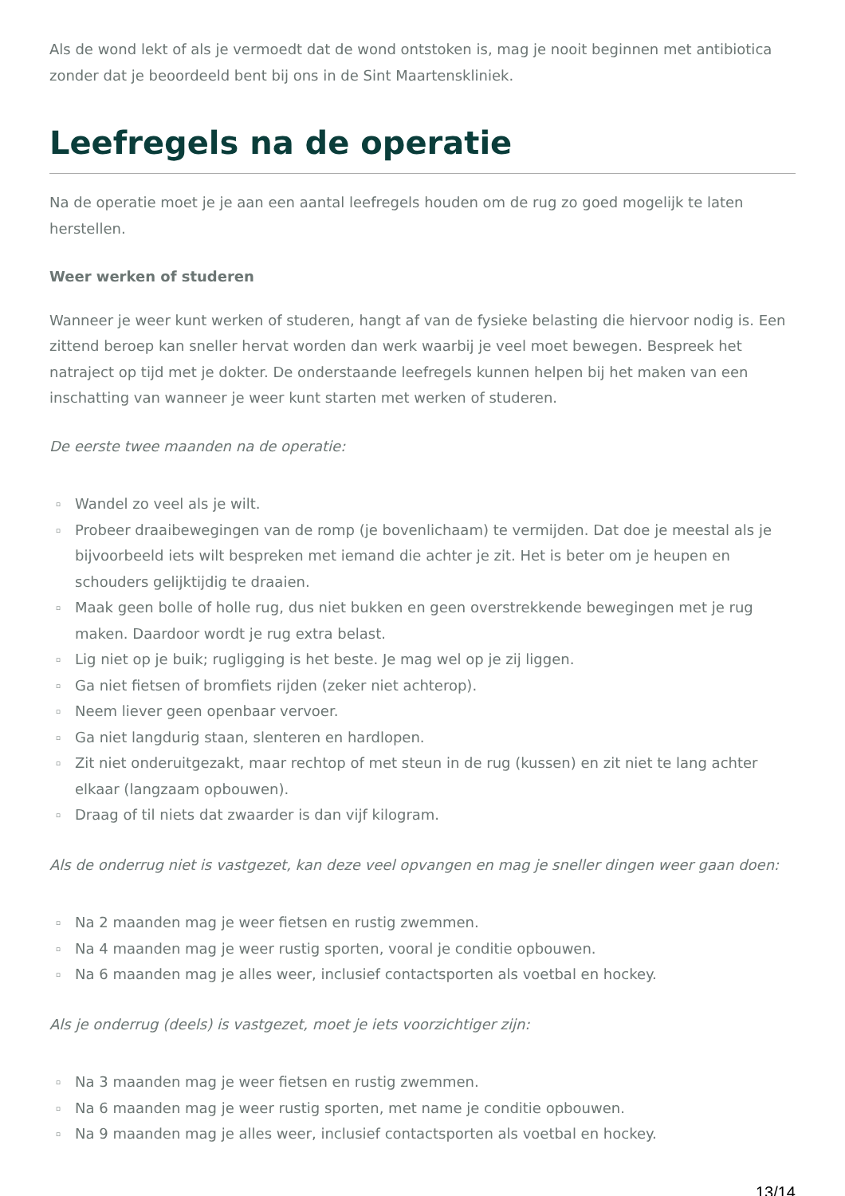Als de wond lekt of als je vermoedt dat de wond ontstoken is, mag je nooit beginnen met antibiotica zonder dat je beoordeeld bent bij ons in de Sint Maartenskliniek.
Leefregels na de operatie
Na de operatie moet je je aan een aantal leefregels houden om de rug zo goed mogelijk te laten herstellen.
Weer werken of studeren
Wanneer je weer kunt werken of studeren, hangt af van de fysieke belasting die hiervoor nodig is. Een zittend beroep kan sneller hervat worden dan werk waarbij je veel moet bewegen. Bespreek het natraject op tijd met je dokter. De onderstaande leefregels kunnen helpen bij het maken van een inschatting van wanneer je weer kunt starten met werken of studeren.
De eerste twee maanden na de operatie:
▫ Wandel zo veel als je wilt.
▫ Probeer draaibewegingen van de romp (je bovenlichaam) te vermijden. Dat doe je meestal als je bijvoorbeeld iets wilt bespreken met iemand die achter je zit. Het is beter om je heupen en schouders gelijktijdig te draaien.
▫ Maak geen bolle of holle rug, dus niet bukken en geen overstrekkende bewegingen met je rug maken. Daardoor wordt je rug extra belast.
▫ Lig niet op je buik; rugligging is het beste. Je mag wel op je zij liggen.
▫ Ga niet fietsen of bromfiets rijden (zeker niet achterop).
▫ Neem liever geen openbaar vervoer.
▫ Ga niet langdurig staan, slenteren en hardlopen.
▫ Zit niet onderuitgezakt, maar rechtop of met steun in de rug (kussen) en zit niet te lang achter elkaar (langzaam opbouwen).
▫ Draag of til niets dat zwaarder is dan vijf kilogram.
Als de onderrug niet is vastgezet, kan deze veel opvangen en mag je sneller dingen weer gaan doen:
▫ Na 2 maanden mag je weer fietsen en rustig zwemmen.
▫ Na 4 maanden mag je weer rustig sporten, vooral je conditie opbouwen.
▫ Na 6 maanden mag je alles weer, inclusief contactsporten als voetbal en hockey.
Als je onderrug (deels) is vastgezet, moet je iets voorzichtiger zijn:
▫ Na 3 maanden mag je weer fietsen en rustig zwemmen.
▫ Na 6 maanden mag je weer rustig sporten, met name je conditie opbouwen.
▫ Na 9 maanden mag je alles weer, inclusief contactsporten als voetbal en hockey.
13/14